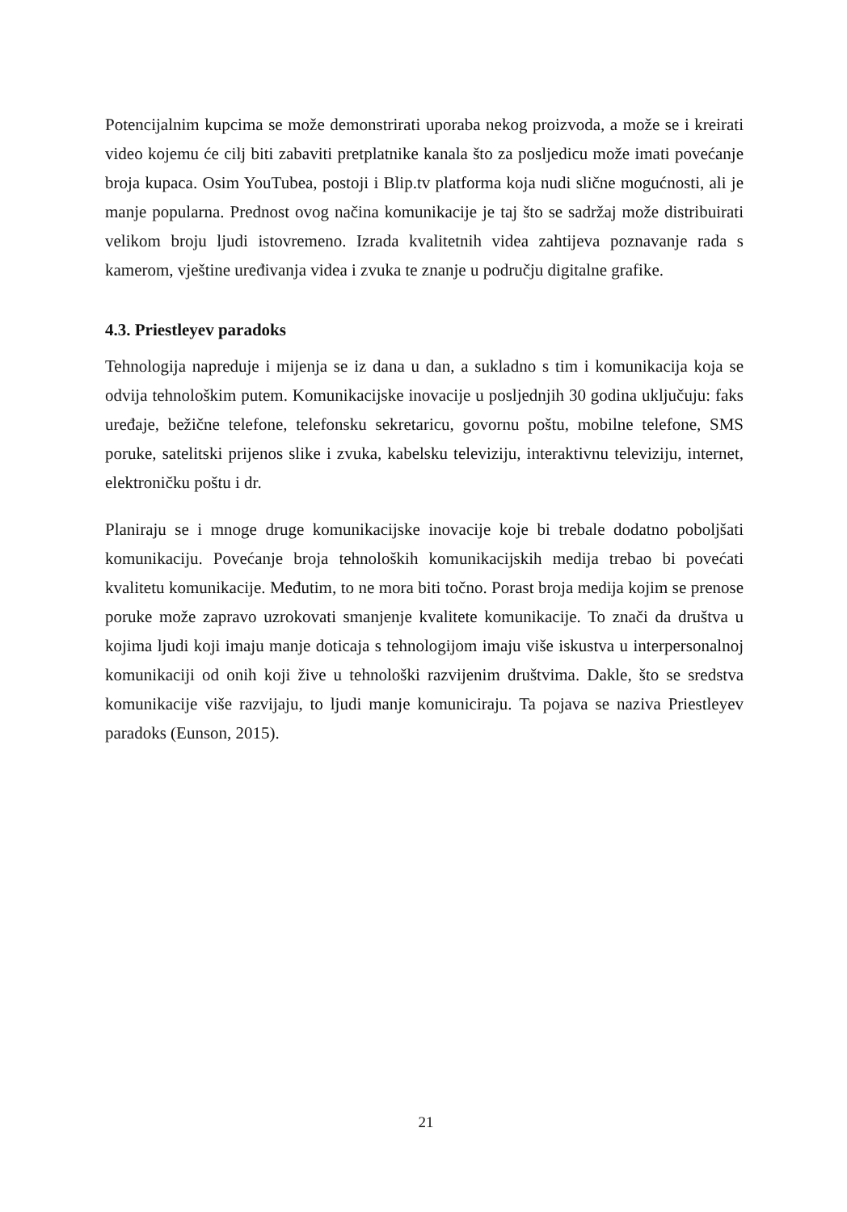Potencijalnim kupcima se može demonstrirati uporaba nekog proizvoda, a može se i kreirati video kojemu će cilj biti zabaviti pretplatnike kanala što za posljedicu može imati povećanje broja kupaca. Osim YouTubea, postoji i Blip.tv platforma koja nudi slične mogućnosti, ali je manje popularna. Prednost ovog načina komunikacije je taj što se sadržaj može distribuirati velikom broju ljudi istovremeno. Izrada kvalitetnih videa zahtijeva poznavanje rada s kamerom, vještine uređivanja videa i zvuka te znanje u području digitalne grafike.
4.3. Priestleyev paradoks
Tehnologija napreduje i mijenja se iz dana u dan, a sukladno s tim i komunikacija koja se odvija tehnološkim putem. Komunikacijske inovacije u posljednjih 30 godina uključuju: faks uređaje, bežične telefone, telefonsku sekretaricu, govornu poštu, mobilne telefone, SMS poruke, satelitski prijenos slike i zvuka, kabelsku televiziju, interaktivnu televiziju, internet, elektroničku poštu i dr.
Planiraju se i mnoge druge komunikacijske inovacije koje bi trebale dodatno poboljšati komunikaciju. Povećanje broja tehnoloških komunikacijskih medija trebao bi povećati kvalitetu komunikacije. Međutim, to ne mora biti točno. Porast broja medija kojim se prenose poruke može zapravo uzrokovati smanjenje kvalitete komunikacije. To znači da društva u kojima ljudi koji imaju manje doticaja s tehnologijom imaju više iskustva u interpersonalnoj komunikaciji od onih koji žive u tehnološki razvijenim društvima. Dakle, što se sredstva komunikacije više razvijaju, to ljudi manje komuniciraju. Ta pojava se naziva Priestleyev paradoks (Eunson, 2015).
21